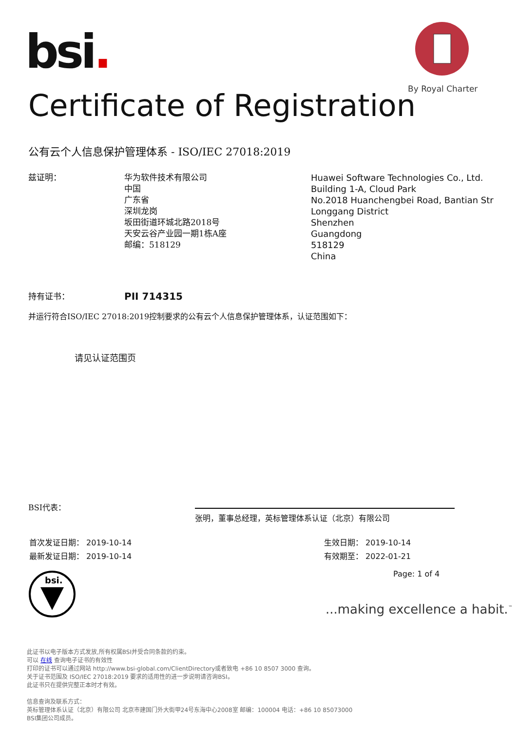bsi.
By Royal Charter
Certificate of Registration
公有云个人信息保护管理体系 - ISO/IEC 27018:2019
兹证明： 华为软件技术有限公司
中国
广东省
深圳龙岗
坂田街道环城北路2018号
天安云谷产业园一期1栋A座
邮编：518129
Huawei Software Technologies Co., Ltd.
Building 1-A, Cloud Park
No.2018 Huanchengbei Road, Bantian Str
Longgang District
Shenzhen
Guangdong
518129
China
持有证书：
PII 714315
并运行符合ISO/IEC 27018:2019控制要求的公有云个人信息保护管理体系，认证范围如下：
请见认证范围页
BSI代表：
张明，董事总经理，英标管理体系认证（北京）有限公司
首次发证日期： 2019-10-14
最新发证日期： 2019-10-14
生效日期： 2019-10-14
有效期至： 2022-01-21
Page: 1 of 4
bsi.
...making excellence a habit.<sup>™</sup>
此证书以电子版本方式发放,所有权属BSI并受合同条款的约束。
可以 在线 查询电子证书的有效性
打印的证书可以通过网站 http://www.bsi-global.com/ClientDirectory或者致电 +86 10 8507 3000 查询。
关于证书范围及 ISO/IEC 27018:2019 要求的适用性的进一步说明请咨询BSI。
此证书只在提供完整正本时才有效。
信息查询及联系方式：
英标管理体系认证（北京）有限公司 北京市建国门外大街甲24号东海中心2008室 邮编：100004 电话：+86 10 85073000
BSI集团公司成员。